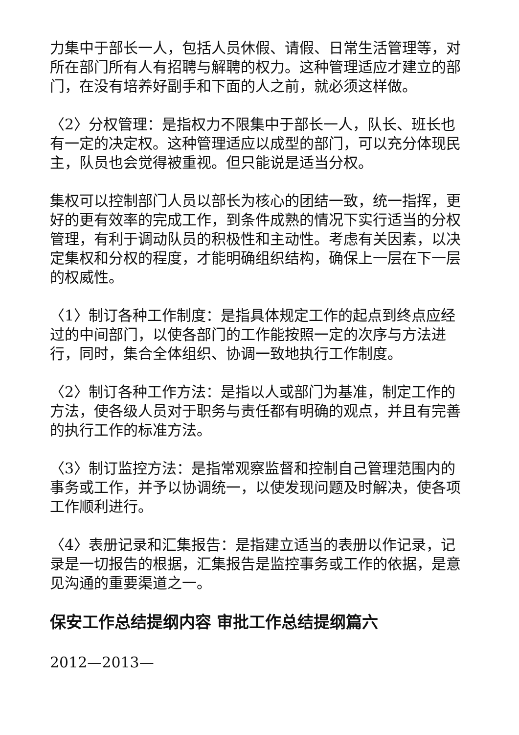力集中于部长一人，包括人员休假、请假、日常生活管理等，对所在部门所有人有招聘与解聘的权力。这种管理适应才建立的部门，在没有培养好副手和下面的人之前，就必须这样做。
〈2〉分权管理：是指权力不限集中于部长一人，队长、班长也有一定的决定权。这种管理适应以成型的部门，可以充分体现民主，队员也会觉得被重视。但只能说是适当分权。
集权可以控制部门人员以部长为核心的团结一致，统一指挥，更好的更有效率的完成工作，到条件成熟的情况下实行适当的分权管理，有利于调动队员的积极性和主动性。考虑有关因素，以决定集权和分权的程度，才能明确组织结构，确保上一层在下一层的权威性。
〈1〉制订各种工作制度：是指具体规定工作的起点到终点应经过的中间部门，以使各部门的工作能按照一定的次序与方法进行，同时，集合全体组织、协调一致地执行工作制度。
〈2〉制订各种工作方法：是指以人或部门为基准，制定工作的方法，使各级人员对于职务与责任都有明确的观点，并且有完善的执行工作的标准方法。
〈3〉制订监控方法：是指常观察监督和控制自己管理范围内的事务或工作，并予以协调统一，以使发现问题及时解决，使各项工作顺利进行。
〈4〉表册记录和汇集报告：是指建立适当的表册以作记录，记录是一切报告的根据，汇集报告是监控事务或工作的依据，是意见沟通的重要渠道之一。
保安工作总结提纲内容 审批工作总结提纲篇六
2012—2013—